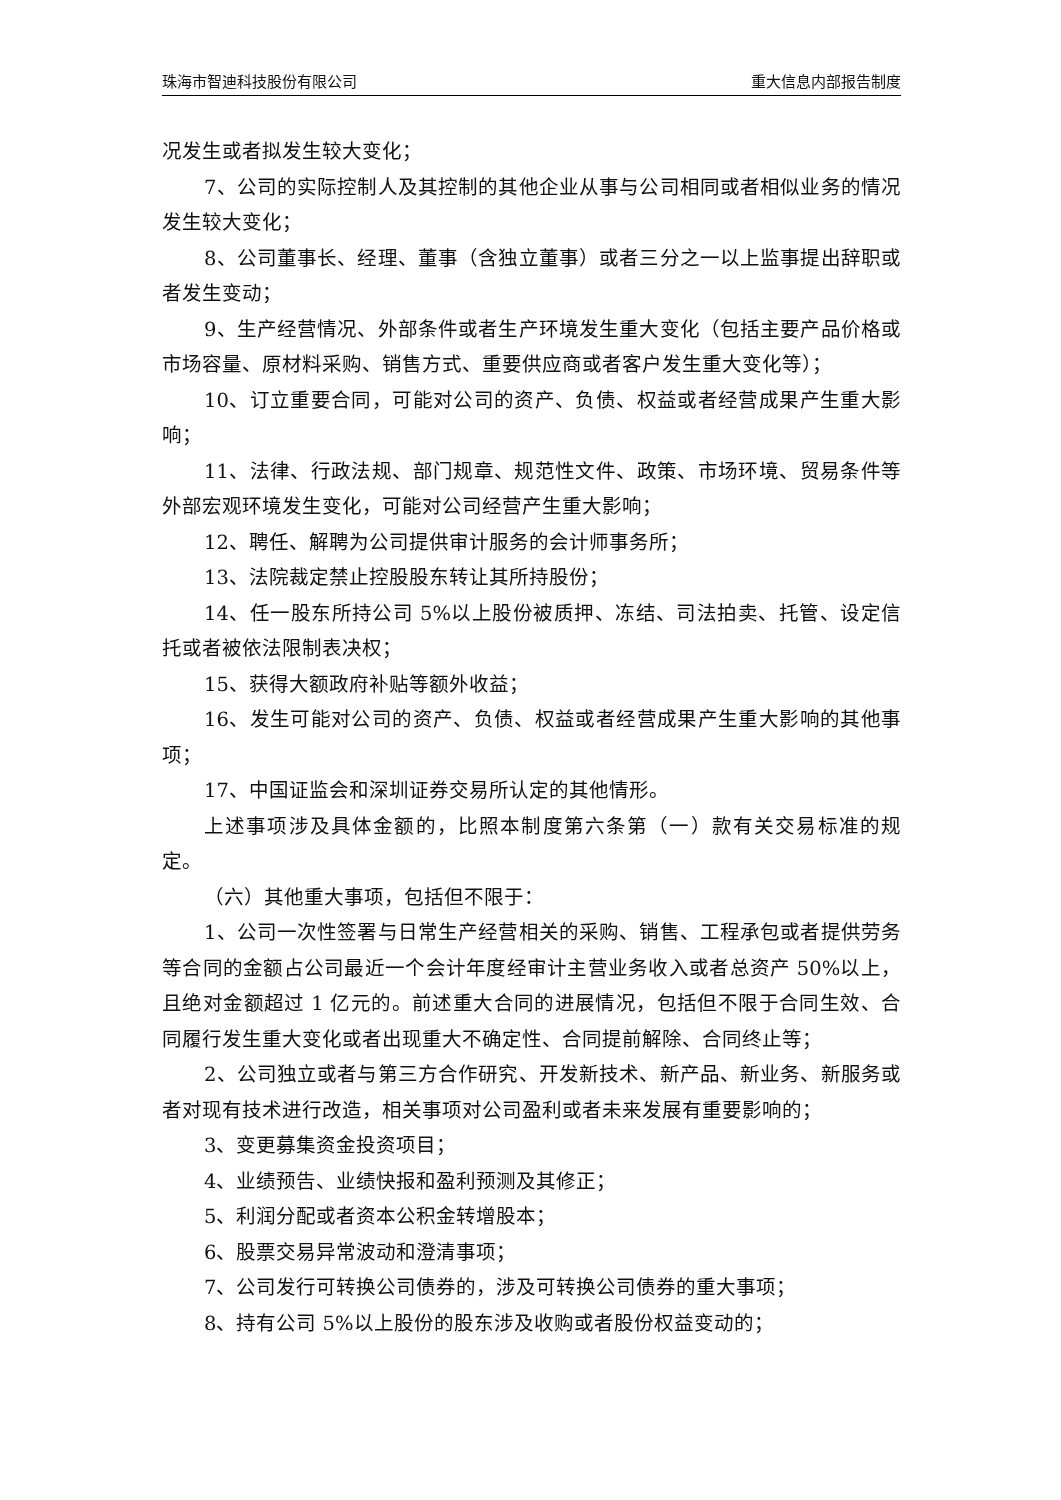珠海市智迪科技股份有限公司 重大信息内部报告制度
况发生或者拟发生较大变化；
7、公司的实际控制人及其控制的其他企业从事与公司相同或者相似业务的情况发生较大变化；
8、公司董事长、经理、董事（含独立董事）或者三分之一以上监事提出辞职或者发生变动；
9、生产经营情况、外部条件或者生产环境发生重大变化（包括主要产品价格或市场容量、原材料采购、销售方式、重要供应商或者客户发生重大变化等）；
10、订立重要合同，可能对公司的资产、负债、权益或者经营成果产生重大影响；
11、法律、行政法规、部门规章、规范性文件、政策、市场环境、贸易条件等外部宏观环境发生变化，可能对公司经营产生重大影响；
12、聘任、解聘为公司提供审计服务的会计师事务所；
13、法院裁定禁止控股股东转让其所持股份；
14、任一股东所持公司 5%以上股份被质押、冻结、司法拍卖、托管、设定信托或者被依法限制表决权；
15、获得大额政府补贴等额外收益；
16、发生可能对公司的资产、负债、权益或者经营成果产生重大影响的其他事项；
17、中国证监会和深圳证券交易所认定的其他情形。
上述事项涉及具体金额的，比照本制度第六条第（一）款有关交易标准的规定。
（六）其他重大事项，包括但不限于：
1、公司一次性签署与日常生产经营相关的采购、销售、工程承包或者提供劳务等合同的金额占公司最近一个会计年度经审计主营业务收入或者总资产 50%以上，且绝对金额超过 1 亿元的。前述重大合同的进展情况，包括但不限于合同生效、合同履行发生重大变化或者出现重大不确定性、合同提前解除、合同终止等；
2、公司独立或者与第三方合作研究、开发新技术、新产品、新业务、新服务或者对现有技术进行改造，相关事项对公司盈利或者未来发展有重要影响的；
3、变更募集资金投资项目；
4、业绩预告、业绩快报和盈利预测及其修正；
5、利润分配或者资本公积金转增股本；
6、股票交易异常波动和澄清事项；
7、公司发行可转换公司债券的，涉及可转换公司债券的重大事项；
8、持有公司 5%以上股份的股东涉及收购或者股份权益变动的；